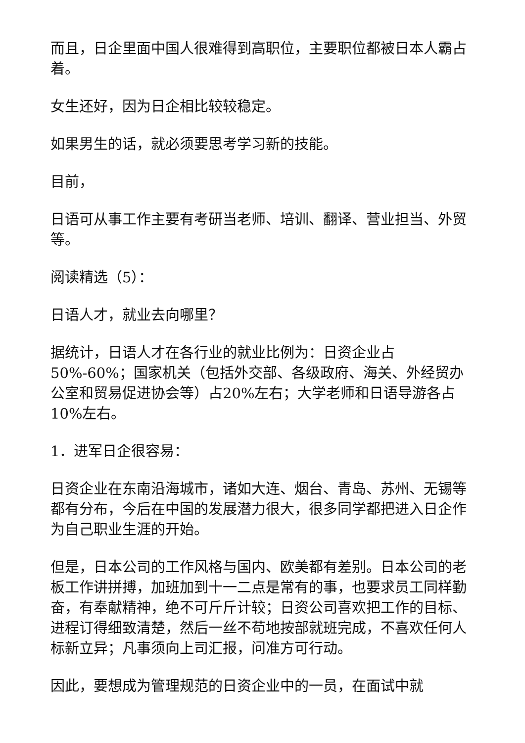而且，日企里面中国人很难得到高职位，主要职位都被日本人霸占着。
女生还好，因为日企相比较较稳定。
如果男生的话，就必须要思考学习新的技能。
目前，
日语可从事工作主要有考研当老师、培训、翻译、营业担当、外贸等。
阅读精选（5）：
日语人才，就业去向哪里？
据统计，日语人才在各行业的就业比例为：日资企业占50%-60%；国家机关（包括外交部、各级政府、海关、外经贸办公室和贸易促进协会等）占20%左右；大学老师和日语导游各占10%左右。
1．进军日企很容易：
日资企业在东南沿海城市，诸如大连、烟台、青岛、苏州、无锡等都有分布，今后在中国的发展潜力很大，很多同学都把进入日企作为自己职业生涯的开始。
但是，日本公司的工作风格与国内、欧美都有差别。日本公司的老板工作讲拼搏，加班加到十一二点是常有的事，也要求员工同样勤奋，有奉献精神，绝不可斤斤计较；日资公司喜欢把工作的目标、进程订得细致清楚，然后一丝不苟地按部就班完成，不喜欢任何人标新立异；凡事须向上司汇报，问准方可行动。
因此，要想成为管理规范的日资企业中的一员，在面试中就